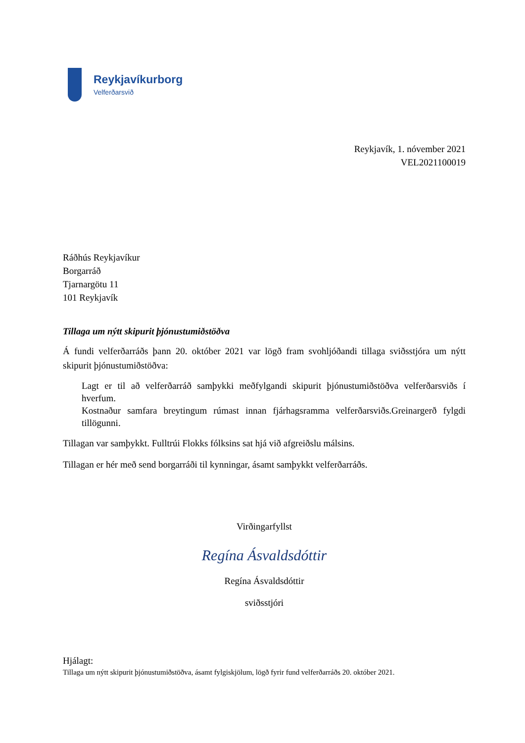Reykjavíkurborg
Velferðarsvið
Reykjavík, 1. nóvember 2021
VEL2021100019
Ráðhús Reykjavíkur
Borgarráð
Tjarnargötu 11
101 Reykjavík
Tillaga um nýtt skipurit þjónustumiðstöðva
Á fundi velferðarráðs þann 20. október 2021 var lögð fram svohljóðandi tillaga sviðsstjóra um nýtt skipurit þjónustumiðstöðva:
Lagt er til að velferðarráð samþykki meðfylgandi skipurit þjónustumiðstöðva velferðarsviðs í hverfum.
Kostnaður samfara breytingum rúmast innan fjárhagsramma velferðarsviðs.Greinargerð fylgdi tillögunni.
Tillagan var samþykkt. Fulltrúi Flokks fólksins sat hjá við afgreiðslu málsins.
Tillagan er hér með send borgarráði til kynningar, ásamt samþykkt velferðarráðs.
Virðingarfyllst
Regína Ásvaldsdóttir
Regína Ásvaldsdóttir
sviðsstjóri
Hjálagt:
Tillaga um nýtt skipurit þjónustumiðstöðva, ásamt fylgiskjölum, lögð fyrir fund velferðarráðs 20. október 2021.